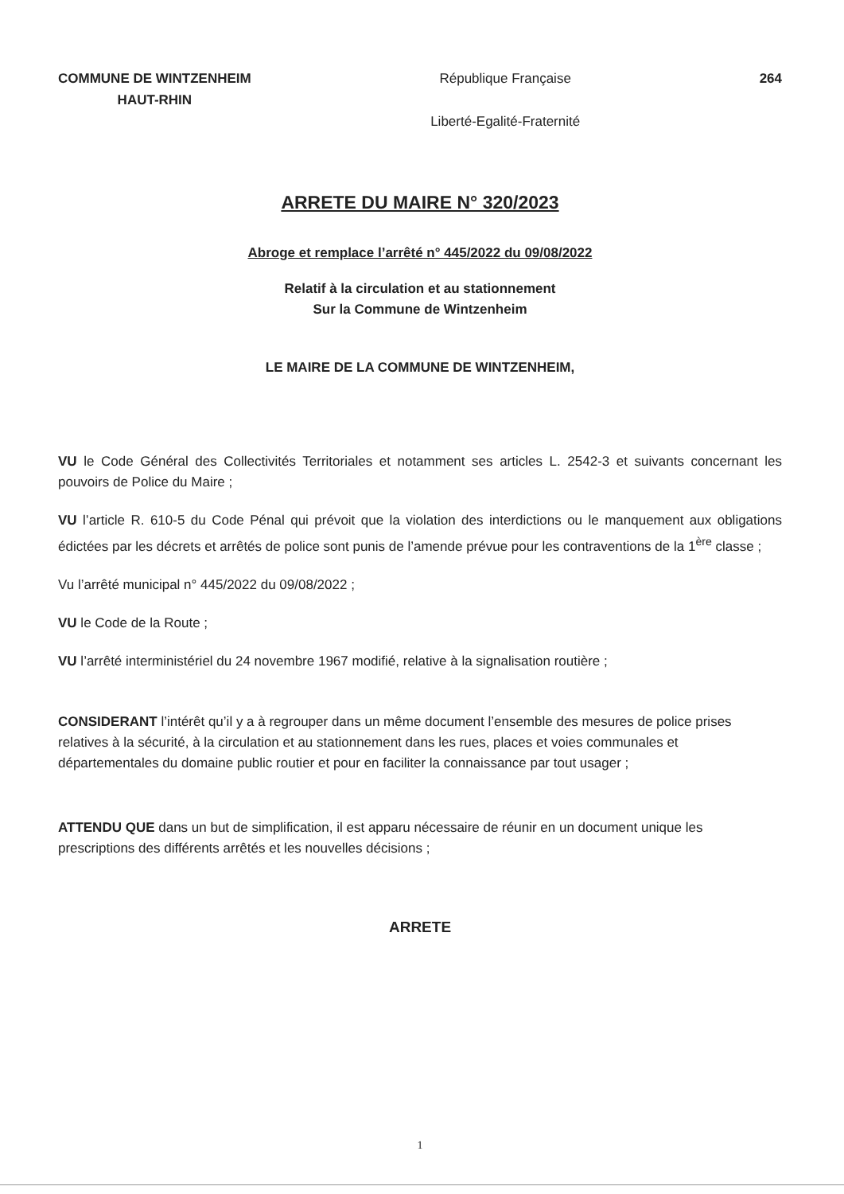COMMUNE DE WINTZENHEIM
HAUT-RHIN
République Française
Liberté-Egalité-Fraternité
264
ARRETE DU MAIRE N° 320/2023
Abroge et remplace l’arrêté n° 445/2022 du 09/08/2022
Relatif à la circulation et au stationnement
Sur la Commune de Wintzenheim
LE MAIRE DE LA COMMUNE DE WINTZENHEIM,
VU le Code Général des Collectivités Territoriales et notamment ses articles L. 2542-3 et suivants concernant les pouvoirs de Police du Maire ;
VU l’article R. 610-5 du Code Pénal qui prévoit que la violation des interdictions ou le manquement aux obligations édictées par les décrets et arrêtés de police sont punis de l’amende prévue pour les contraventions de la 1<sup>ère</sup> classe ;
Vu l’arrêté municipal n° 445/2022 du 09/08/2022 ;
VU le Code de la Route ;
VU l’arrêté interministériel du 24 novembre 1967 modifié, relative à la signalisation routière ;
CONSIDERANT l’intérêt qu’il y a à regrouper dans un même document l’ensemble des mesures de police prises relatives à la sécurité, à la circulation et au stationnement dans les rues, places et voies communales et départementales du domaine public routier et pour en faciliter la connaissance par tout usager ;
ATTENDU QUE dans un but de simplification, il est apparu nécessaire de réunir en un document unique les prescriptions des différents arrêtés et les nouvelles décisions ;
ARRETE
1